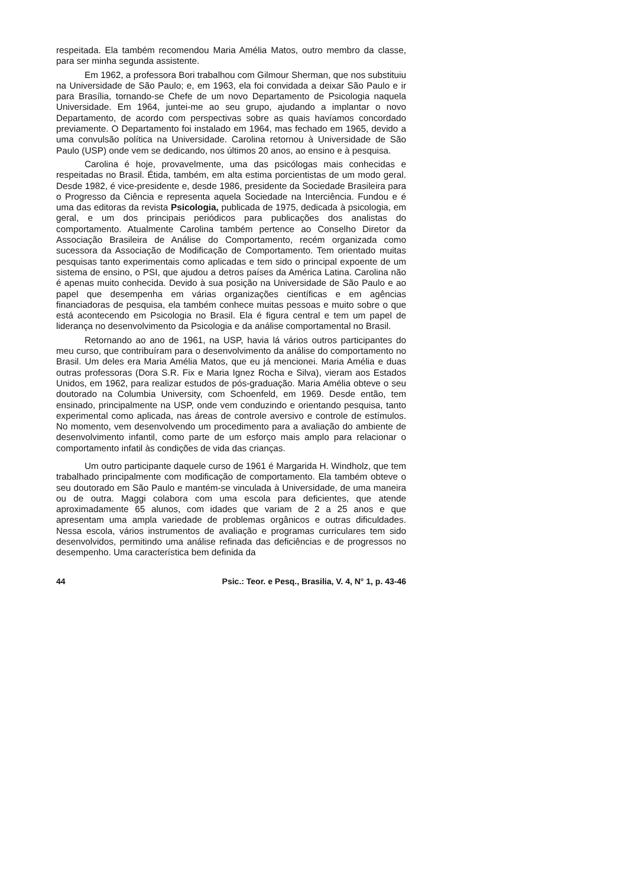respeitada. Ela também recomendou Maria Amélia Matos, outro membro da classe, para ser minha segunda assistente.
Em 1962, a professora Bori trabalhou com Gilmour Sherman, que nos substituiu na Universidade de São Paulo; e, em 1963, ela foi convidada a deixar São Paulo e ir para Brasília, tornando-se Chefe de um novo Departamento de Psicologia naquela Universidade. Em 1964, juntei-me ao seu grupo, ajudando a implantar o novo Departamento, de acordo com perspectivas sobre as quais havíamos concordado previamente. O Departamento foi instalado em 1964, mas fechado em 1965, devido a uma convulsão política na Universidade. Carolina retornou à Universidade de São Paulo (USP) onde vem se dedicando, nos últimos 20 anos, ao ensino e à pesquisa.
Carolina é hoje, provavelmente, uma das psicólogas mais conhecidas e respeitadas no Brasil. Étida, também, em alta estima porcientistas de um modo geral. Desde 1982, é vice-presidente e, desde 1986, presidente da Sociedade Brasileira para o Progresso da Ciência e representa aquela Sociedade na Interciência. Fundou e é uma das editoras da revista Psicologia, publicada de 1975, dedicada à psicologia, em geral, e um dos principais periódicos para publicações dos analistas do comportamento. Atualmente Carolina também pertence ao Conselho Diretor da Associação Brasileira de Análise do Comportamento, recém organizada como sucessora da Associação de Modificação de Comportamento. Tem orientado muitas pesquisas tanto experimentais como aplicadas e tem sido o principal expoente de um sistema de ensino, o PSI, que ajudou a detros países da América Latina. Carolina não é apenas muito conhecida. Devido à sua posição na Universidade de São Paulo e ao papel que desempenha em várias organizações científicas e em agências financiadoras de pesquisa, ela também conhece muitas pessoas e muito sobre o que está acontecendo em Psicologia no Brasil. Ela é figura central e tem um papel de liderança no desenvolvimento da Psicologia e da análise comportamental no Brasil.
Retornando ao ano de 1961, na USP, havia lá vários outros participantes do meu curso, que contribuíram para o desenvolvimento da análise do comportamento no Brasil. Um deles era Maria Amélia Matos, que eu já mencionei. Maria Amélia e duas outras professoras (Dora S.R. Fix e Maria Ignez Rocha e Silva), vieram aos Estados Unidos, em 1962, para realizar estudos de pós-graduação. Maria Amélia obteve o seu doutorado na Columbia University, com Schoenfeld, em 1969. Desde então, tem ensinado, principalmente na USP, onde vem conduzindo e orientando pesquisa, tanto experimental como aplicada, nas áreas de controle aversivo e controle de estímulos. No momento, vem desenvolvendo um procedimento para a avaliação do ambiente de desenvolvimento infantil, como parte de um esforço mais amplo para relacionar o comportamento infatil às condições de vida das crianças.
Um outro participante daquele curso de 1961 é Margarida H. Windholz, que tem trabalhado principalmente com modificação de comportamento. Ela também obteve o seu doutorado em São Paulo e mantém-se vinculada à Universidade, de uma maneira ou de outra. Maggi colabora com uma escola para deficientes, que atende aproximadamente 65 alunos, com idades que variam de 2 a 25 anos e que apresentam uma ampla variedade de problemas orgânicos e outras dificuldades. Nessa escola, vários instrumentos de avaliação e programas curriculares tem sido desenvolvidos, permitindo uma análise refinada das deficiências e de progressos no desempenho. Uma característica bem definida da
44 Psic.: Teor. e Pesq., Brasilia, V. 4, N° 1, p. 43-46